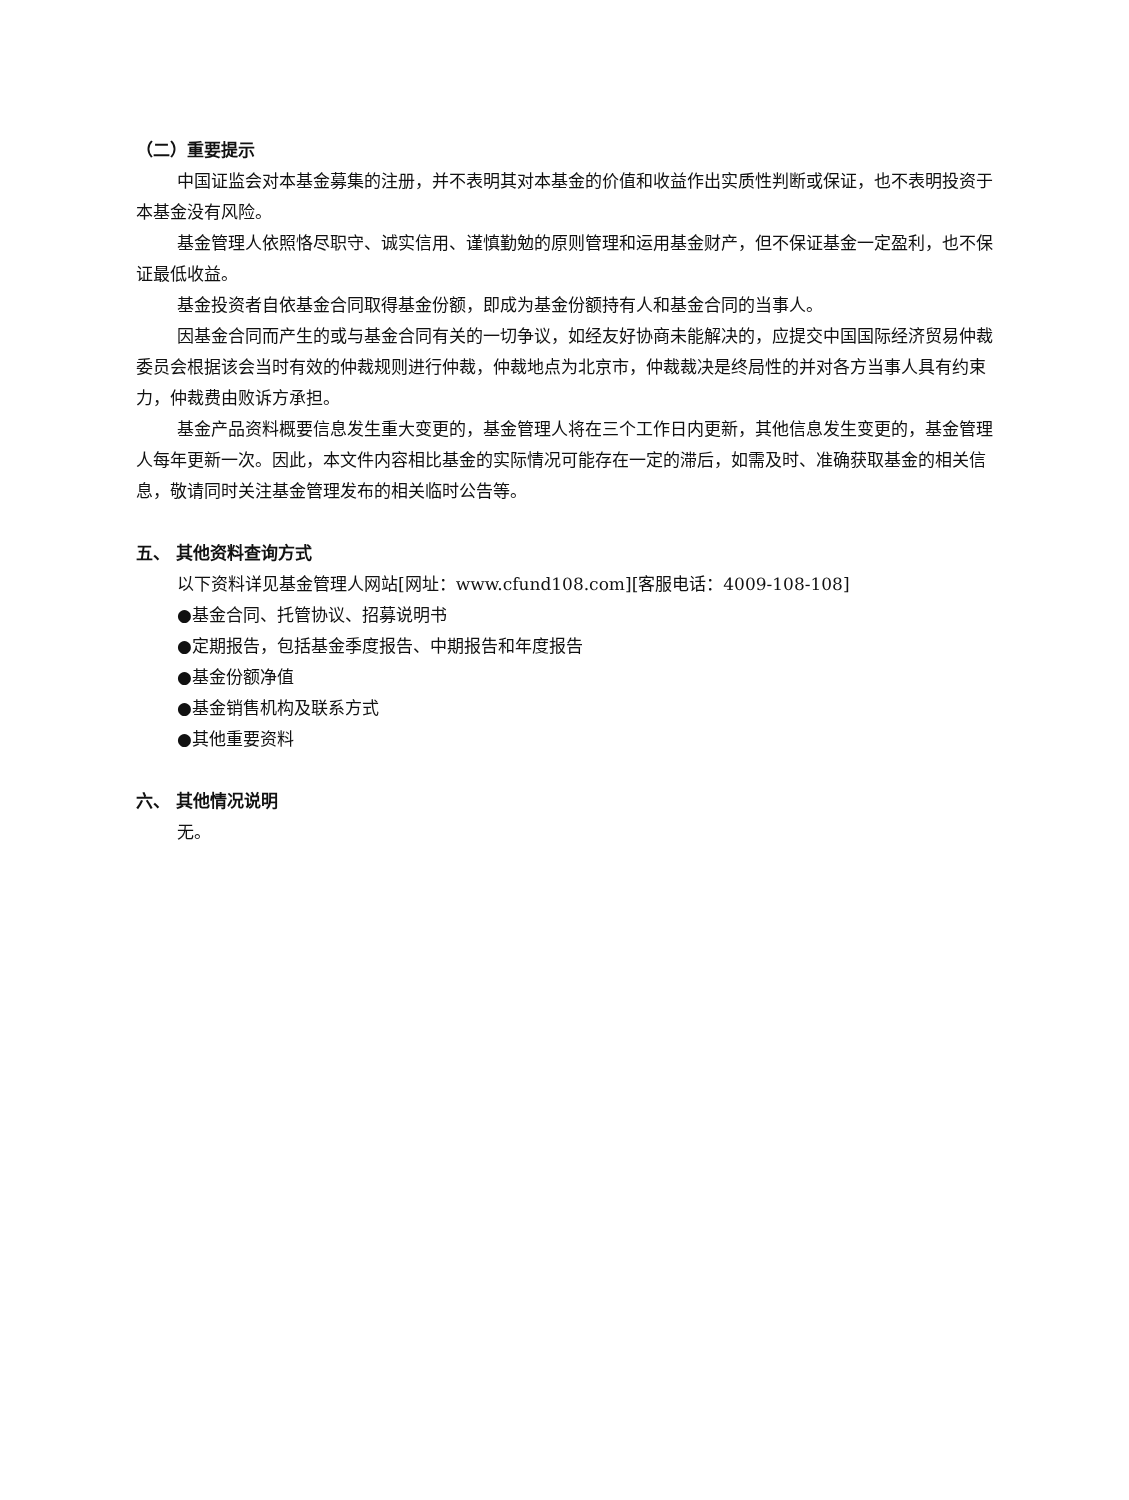（二）重要提示
中国证监会对本基金募集的注册，并不表明其对本基金的价值和收益作出实质性判断或保证，也不表明投资于本基金没有风险。
基金管理人依照恪尽职守、诚实信用、谨慎勤勉的原则管理和运用基金财产，但不保证基金一定盈利，也不保证最低收益。
基金投资者自依基金合同取得基金份额，即成为基金份额持有人和基金合同的当事人。
因基金合同而产生的或与基金合同有关的一切争议，如经友好协商未能解决的，应提交中国国际经济贸易仲裁委员会根据该会当时有效的仲裁规则进行仲裁，仲裁地点为北京市，仲裁裁决是终局性的并对各方当事人具有约束力，仲裁费由败诉方承担。
基金产品资料概要信息发生重大变更的，基金管理人将在三个工作日内更新，其他信息发生变更的，基金管理人每年更新一次。因此，本文件内容相比基金的实际情况可能存在一定的滞后，如需及时、准确获取基金的相关信息，敬请同时关注基金管理发布的相关临时公告等。
五、 其他资料查询方式
以下资料详见基金管理人网站[网址：www.cfund108.com][客服电话：4009-108-108]
●基金合同、托管协议、招募说明书
●定期报告，包括基金季度报告、中期报告和年度报告
●基金份额净值
●基金销售机构及联系方式
●其他重要资料
六、 其他情况说明
无。